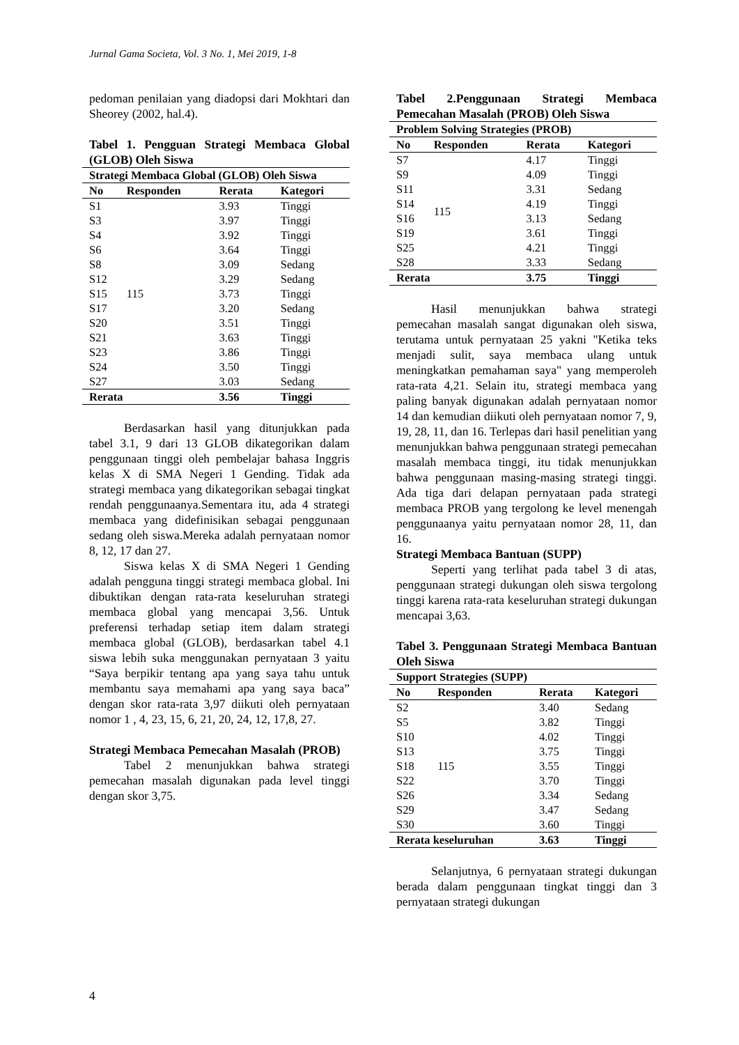Jurnal Gama Societa, Vol. 3 No. 1, Mei 2019, 1-8
pedoman penilaian yang diadopsi dari Mokhtari dan Sheorey (2002, hal.4).
Tabel 1. Pengguan Strategi Membaca Global (GLOB) Oleh Siswa
| Strategi Membaca Global (GLOB) Oleh Siswa | | | |
| --- | --- | --- | --- |
| No | Responden | Rerata | Kategori |
| S1 | 115 | 3.93 | Tinggi |
| S3 | | 3.97 | Tinggi |
| S4 | | 3.92 | Tinggi |
| S6 | | 3.64 | Tinggi |
| S8 | | 3.09 | Sedang |
| S12 | | 3.29 | Sedang |
| S15 | | 3.73 | Tinggi |
| S17 | | 3.20 | Sedang |
| S20 | | 3.51 | Tinggi |
| S21 | | 3.63 | Tinggi |
| S23 | | 3.86 | Tinggi |
| S24 | | 3.50 | Tinggi |
| S27 | | 3.03 | Sedang |
| Rerata | | 3.56 | Tinggi |
Berdasarkan hasil yang ditunjukkan pada tabel 3.1, 9 dari 13 GLOB dikategorikan dalam penggunaan tinggi oleh pembelajar bahasa Inggris kelas X di SMA Negeri 1 Gending. Tidak ada strategi membaca yang dikategorikan sebagai tingkat rendah penggunaanya.Sementara itu, ada 4 strategi membaca yang didefinisikan sebagai penggunaan sedang oleh siswa.Mereka adalah pernyataan nomor 8, 12, 17 dan 27.
Siswa kelas X di SMA Negeri 1 Gending adalah pengguna tinggi strategi membaca global. Ini dibuktikan dengan rata-rata keseluruhan strategi membaca global yang mencapai 3,56. Untuk preferensi terhadap setiap item dalam strategi membaca global (GLOB), berdasarkan tabel 4.1 siswa lebih suka menggunakan pernyataan 3 yaitu “Saya berpikir tentang apa yang saya tahu untuk membantu saya memahami apa yang saya baca” dengan skor rata-rata 3,97 diikuti oleh pernyataan nomor 1 , 4, 23, 15, 6, 21, 20, 24, 12, 17,8, 27.
Strategi Membaca Pemecahan Masalah (PROB)
Tabel 2 menunjukkan bahwa strategi pemecahan masalah digunakan pada level tinggi dengan skor 3,75.
Tabel 2.Penggunaan Strategi Membaca Pemecahan Masalah (PROB) Oleh Siswa
| Problem Solving Strategies (PROB) | | | |
| --- | --- | --- | --- |
| No | Responden | Rerata | Kategori |
| S7 | 115 | 4.17 | Tinggi |
| S9 | | 4.09 | Tinggi |
| S11 | | 3.31 | Sedang |
| S14 | | 4.19 | Tinggi |
| S16 | | 3.13 | Sedang |
| S19 | | 3.61 | Tinggi |
| S25 | | 4.21 | Tinggi |
| S28 | | 3.33 | Sedang |
| Rerata | | 3.75 | Tinggi |
Hasil menunjukkan bahwa strategi pemecahan masalah sangat digunakan oleh siswa, terutama untuk pernyataan 25 yakni "Ketika teks menjadi sulit, saya membaca ulang untuk meningkatkan pemahaman saya" yang memperoleh rata-rata 4,21. Selain itu, strategi membaca yang paling banyak digunakan adalah pernyataan nomor 14 dan kemudian diikuti oleh pernyataan nomor 7, 9, 19, 28, 11, dan 16. Terlepas dari hasil penelitian yang menunjukkan bahwa penggunaan strategi pemecahan masalah membaca tinggi, itu tidak menunjukkan bahwa penggunaan masing-masing strategi tinggi. Ada tiga dari delapan pernyataan pada strategi membaca PROB yang tergolong ke level menengah penggunaanya yaitu pernyataan nomor 28, 11, dan 16.
Strategi Membaca Bantuan (SUPP)
Seperti yang terlihat pada tabel 3 di atas, penggunaan strategi dukungan oleh siswa tergolong tinggi karena rata-rata keseluruhan strategi dukungan mencapai 3,63.
Tabel 3. Penggunaan Strategi Membaca Bantuan Oleh Siswa
| Support Strategies (SUPP) | | | |
| --- | --- | --- | --- |
| No | Responden | Rerata | Kategori |
| S2 | 115 | 3.40 | Sedang |
| S5 | | 3.82 | Tinggi |
| S10 | | 4.02 | Tinggi |
| S13 | | 3.75 | Tinggi |
| S18 | | 3.55 | Tinggi |
| S22 | | 3.70 | Tinggi |
| S26 | | 3.34 | Sedang |
| S29 | | 3.47 | Sedang |
| S30 | | 3.60 | Tinggi |
| Rerata keseluruhan | | 3.63 | Tinggi |
Selanjutnya, 6 pernyataan strategi dukungan berada dalam penggunaan tingkat tinggi dan 3 pernyataan strategi dukungan
4